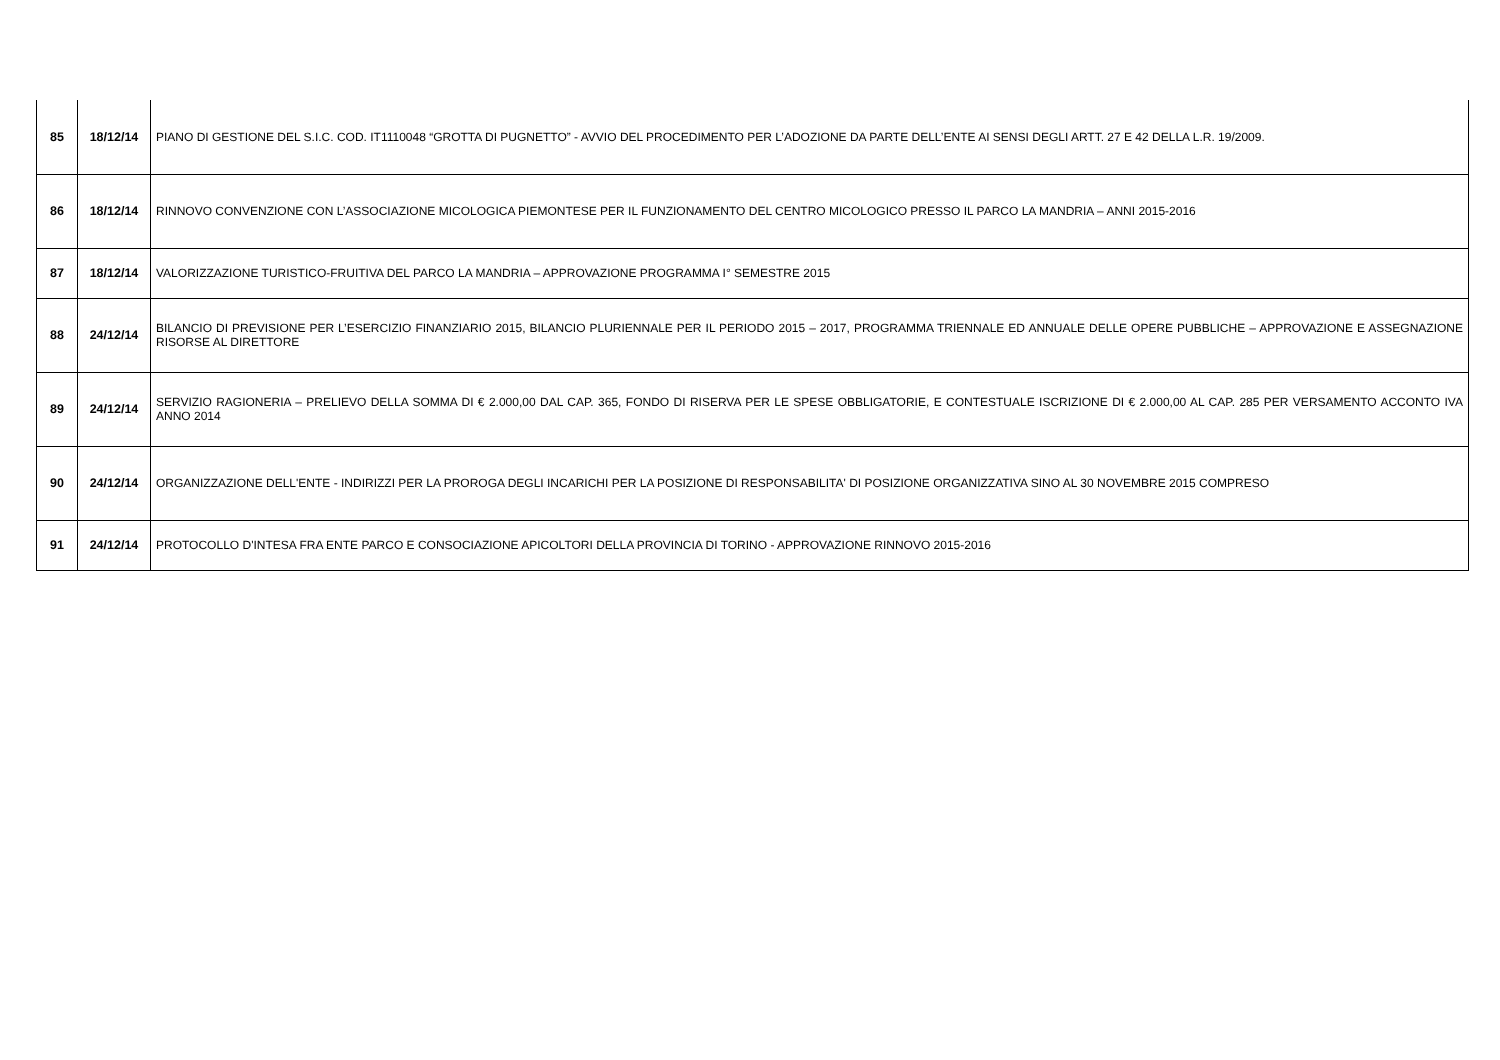| 85 | 18/12/14 | PIANO DI GESTIONE DEL S.I.C. COD. IT1110048 “GROTTA DI PUGNETTO” - AVVIO DEL PROCEDIMENTO PER L’ADOZIONE DA PARTE DELL’ENTE AI SENSI DEGLI ARTT. 27 E 42 DELLA L.R. 19/2009. |
| 86 | 18/12/14 | RINNOVO CONVENZIONE CON L’ASSOCIAZIONE MICOLOGICA PIEMONTESE PER IL FUNZIONAMENTO DEL CENTRO MICOLOGICO PRESSO IL PARCO LA MANDRIA – ANNI 2015-2016 |
| 87 | 18/12/14 | VALORIZZAZIONE TURISTICO-FRUITIVA DEL PARCO LA MANDRIA – APPROVAZIONE PROGRAMMA I° SEMESTRE 2015 |
| 88 | 24/12/14 | BILANCIO DI PREVISIONE PER L’ESERCIZIO FINANZIARIO 2015, BILANCIO PLURIENNALE PER IL PERIODO 2015 – 2017, PROGRAMMA TRIENNALE ED ANNUALE DELLE OPERE PUBBLICHE – APPROVAZIONE E ASSEGNAZIONE RISORSE AL DIRETTORE |
| 89 | 24/12/14 | SERVIZIO RAGIONERIA – PRELIEVO DELLA SOMMA DI € 2.000,00 DAL CAP. 365, FONDO DI RISERVA PER LE SPESE OBBLIGATORIE, E CONTESTUALE ISCRIZIONE DI € 2.000,00 AL CAP. 285 PER VERSAMENTO ACCONTO IVA ANNO 2014 |
| 90 | 24/12/14 | ORGANIZZAZIONE DELL'ENTE - INDIRIZZI PER LA PROROGA DEGLI INCARICHI PER LA POSIZIONE DI RESPONSABILITA' DI POSIZIONE ORGANIZZATIVA SINO AL 30 NOVEMBRE 2015 COMPRESO |
| 91 | 24/12/14 | PROTOCOLLO D'INTESA FRA ENTE PARCO E CONSOCIAZIONE APICOLTORI DELLA PROVINCIA DI TORINO - APPROVAZIONE RINNOVO 2015-2016 |